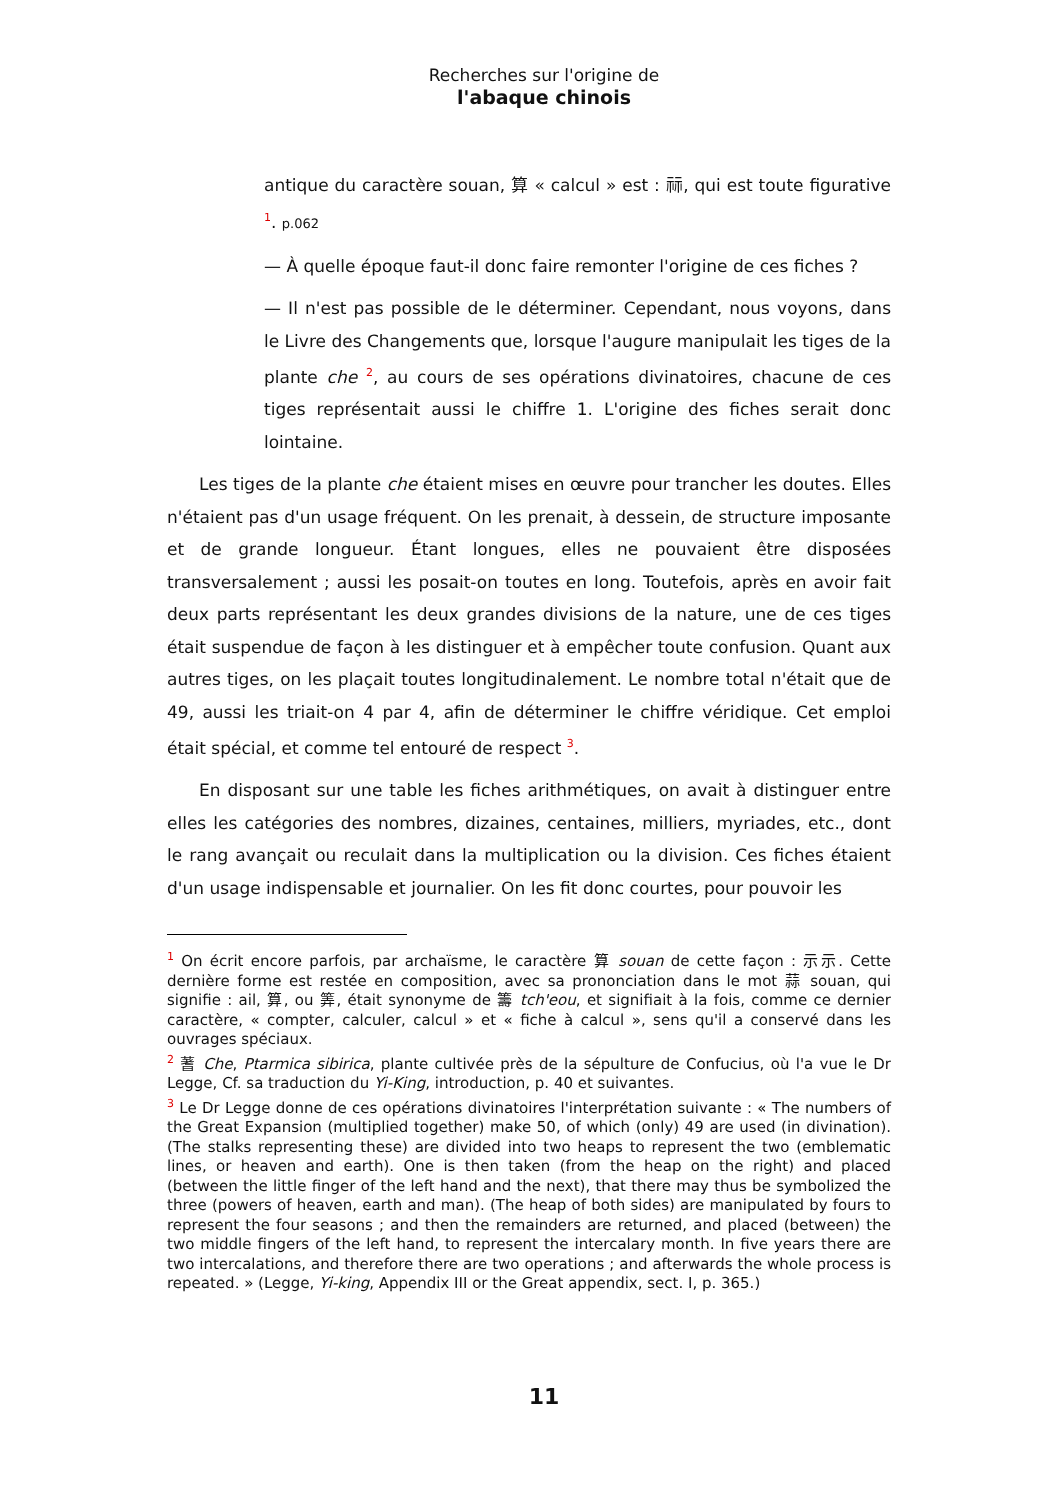Recherches sur l'origine de
l'abaque chinois
antique du caractère souan, 算 « calcul » est : 祘, qui est toute figurative <sup>1</sup>. p.062
— À quelle époque faut-il donc faire remonter l'origine de ces fiches ?
— Il n'est pas possible de le déterminer. Cependant, nous voyons, dans le Livre des Changements que, lorsque l'augure manipulait les tiges de la plante che <sup>2</sup>, au cours de ses opérations divinatoires, chacune de ces tiges représentait aussi le chiffre 1. L'origine des fiches serait donc lointaine.
Les tiges de la plante che étaient mises en œuvre pour trancher les doutes. Elles n'étaient pas d'un usage fréquent. On les prenait, à dessein, de structure imposante et de grande longueur. Étant longues, elles ne pouvaient être disposées transversalement ; aussi les posait-on toutes en long. Toutefois, après en avoir fait deux parts représentant les deux grandes divisions de la nature, une de ces tiges était suspendue de façon à les distinguer et à empêcher toute confusion. Quant aux autres tiges, on les plaçait toutes longitudinalement. Le nombre total n'était que de 49, aussi les triait-on 4 par 4, afin de déterminer le chiffre véridique. Cet emploi était spécial, et comme tel entouré de respect <sup>3</sup>.
En disposant sur une table les fiches arithmétiques, on avait à distinguer entre elles les catégories des nombres, dizaines, centaines, milliers, myriades, etc., dont le rang avançait ou reculait dans la multiplication ou la division. Ces fiches étaient d'un usage indispensable et journalier. On les fit donc courtes, pour pouvoir les
<sup>1</sup> On écrit encore parfois, par archaïsme, le caractère 算 souan de cette façon : 示示. Cette dernière forme est restée en composition, avec sa prononciation dans le mot 蒜 souan, qui signifie : ail, 算, ou 筭, était synonyme de 籌 tch'eou, et signifiait à la fois, comme ce dernier caractère, « compter, calculer, calcul » et « fiche à calcul », sens qu'il a conservé dans les ouvrages spéciaux.
<sup>2</sup> 蓍 Che, Ptarmica sibirica, plante cultivée près de la sépulture de Confucius, où l'a vue le Dr Legge, Cf. sa traduction du Yi-King, introduction, p. 40 et suivantes.
<sup>3</sup> Le Dr Legge donne de ces opérations divinatoires l'interprétation suivante : « The numbers of the Great Expansion (multiplied together) make 50, of which (only) 49 are used (in divination). (The stalks representing these) are divided into two heaps to represent the two (emblematic lines, or heaven and earth). One is then taken (from the heap on the right) and placed (between the little finger of the left hand and the next), that there may thus be symbolized the three (powers of heaven, earth and man). (The heap of both sides) are manipulated by fours to represent the four seasons ; and then the remainders are returned, and placed (between) the two middle fingers of the left hand, to represent the intercalary month. In five years there are two intercalations, and therefore there are two operations ; and afterwards the whole process is repeated. » (Legge, Yi-king, Appendix III or the Great appendix, sect. I, p. 365.)
11